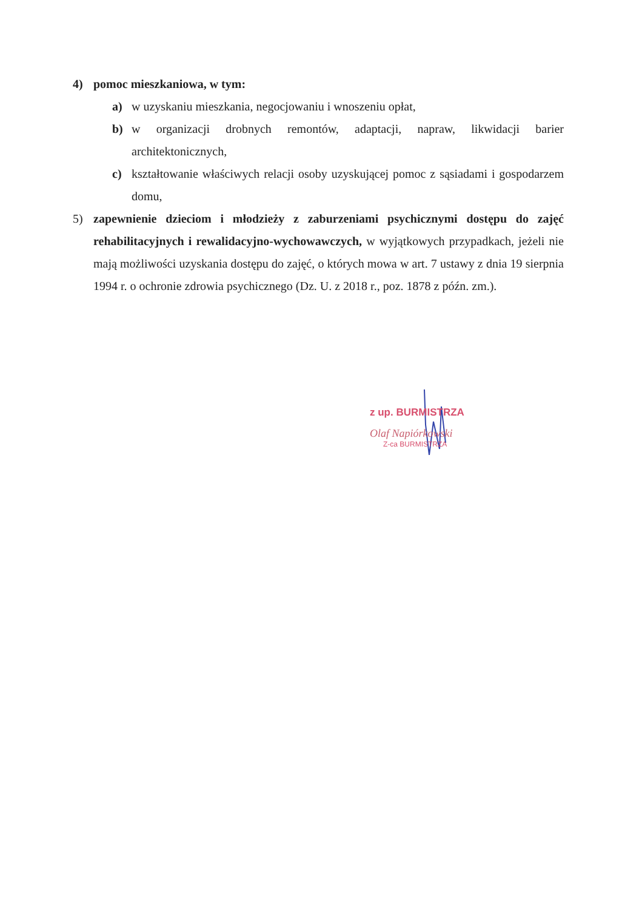4) pomoc mieszkaniowa, w tym:
a) w uzyskaniu mieszkania, negocjowaniu i wnoszeniu opłat,
b) w organizacji drobnych remontów, adaptacji, napraw, likwidacji barier architektonicznych,
c) kształtowanie właściwych relacji osoby uzyskującej pomoc z sąsiadami i gospodarzem domu,
5) zapewnienie dzieciom i młodzieży z zaburzeniami psychicznymi dostępu do zajęć rehabilitacyjnych i rewalidacyjno-wychowawczych, w wyjątkowych przypadkach, jeżeli nie mają możliwości uzyskania dostępu do zajęć, o których mowa w art. 7 ustawy z dnia 19 sierpnia 1994 r. o ochronie zdrowia psychicznego (Dz. U. z 2018 r., poz. 1878 z późn. zm.).
z up. BURMISTRZA
Olaf Napiórkowski
Z-ca BURMISTRZA